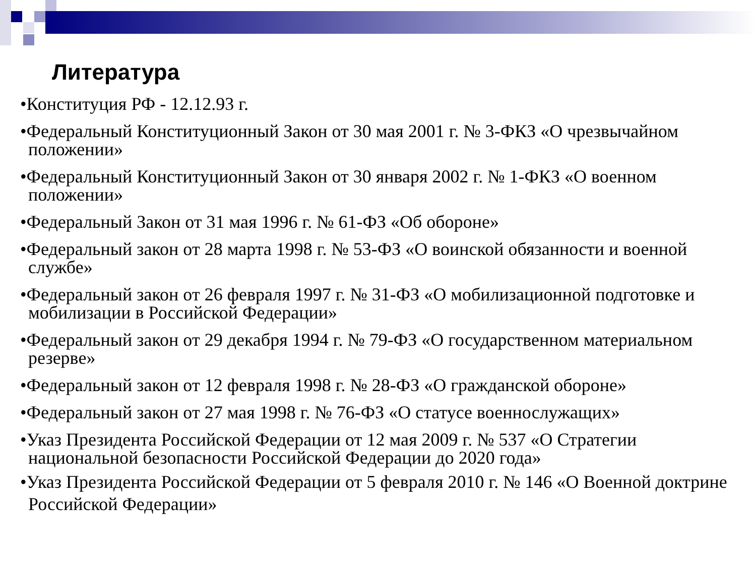Литература
•Конституция РФ - 12.12.93 г.
•Федеральный Конституционный Закон от 30 мая 2001 г. № 3-ФКЗ «О чрезвычайном положении»
•Федеральный Конституционный Закон от 30 января 2002 г. № 1-ФКЗ «О военном положении»
•Федеральный Закон от 31 мая 1996 г. № 61-ФЗ «Об обороне»
•Федеральный закон от 28 марта 1998 г. № 53-ФЗ «О воинской обязанности и военной службе»
•Федеральный закон от 26 февраля 1997 г. № 31-ФЗ «О мобилизационной подготовке и мобилизации в Российской Федерации»
•Федеральный закон от 29 декабря 1994 г. № 79-ФЗ «О государственном материальном резерве»
•Федеральный закон от 12 февраля 1998 г. № 28-ФЗ «О гражданской обороне»
•Федеральный закон от 27 мая 1998 г. № 76-ФЗ «О статусе военнослужащих»
•Указ Президента Российской Федерации от 12 мая 2009 г. № 537 «О Стратегии национальной безопасности Российской Федерации до 2020 года»
•Указ Президента Российской Федерации от 5 февраля 2010 г. № 146 «О Военной доктрине Российской Федерации»